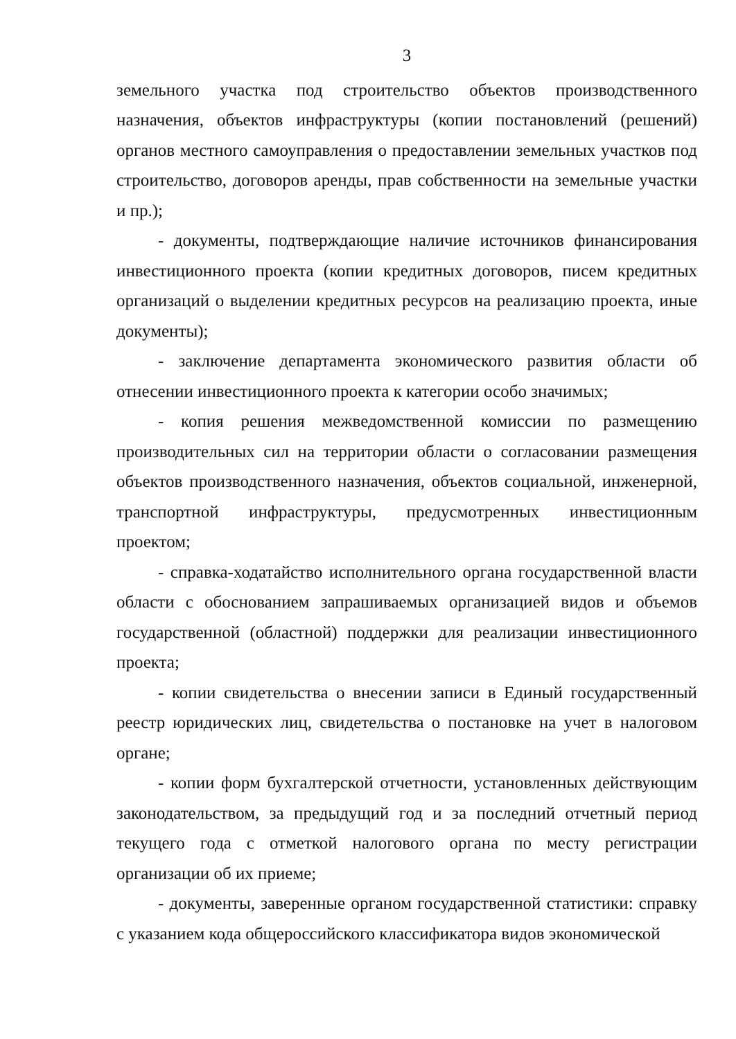3
земельного участка под строительство объектов производственного назначения, объектов инфраструктуры (копии постановлений (решений) органов местного самоуправления о предоставлении земельных участков под строительство, договоров аренды, прав собственности на земельные участки и пр.);
- документы, подтверждающие наличие источников финансирования инвестиционного проекта (копии кредитных договоров, писем кредитных организаций о выделении кредитных ресурсов на реализацию проекта, иные документы);
- заключение департамента экономического развития области об отнесении инвестиционного проекта к категории особо значимых;
- копия решения межведомственной комиссии по размещению производительных сил на территории области о согласовании размещения объектов производственного назначения, объектов социальной, инженерной, транспортной инфраструктуры, предусмотренных инвестиционным проектом;
- справка-ходатайство исполнительного органа государственной власти области с обоснованием запрашиваемых организацией видов и объемов государственной (областной) поддержки для реализации инвестиционного проекта;
- копии свидетельства о внесении записи в Единый государственный реестр юридических лиц, свидетельства о постановке на учет в налоговом органе;
- копии форм бухгалтерской отчетности, установленных действующим законодательством, за предыдущий год и за последний отчетный период текущего года с отметкой налогового органа по месту регистрации организации об их приеме;
- документы, заверенные органом государственной статистики: справку с указанием кода общероссийского классификатора видов экономической